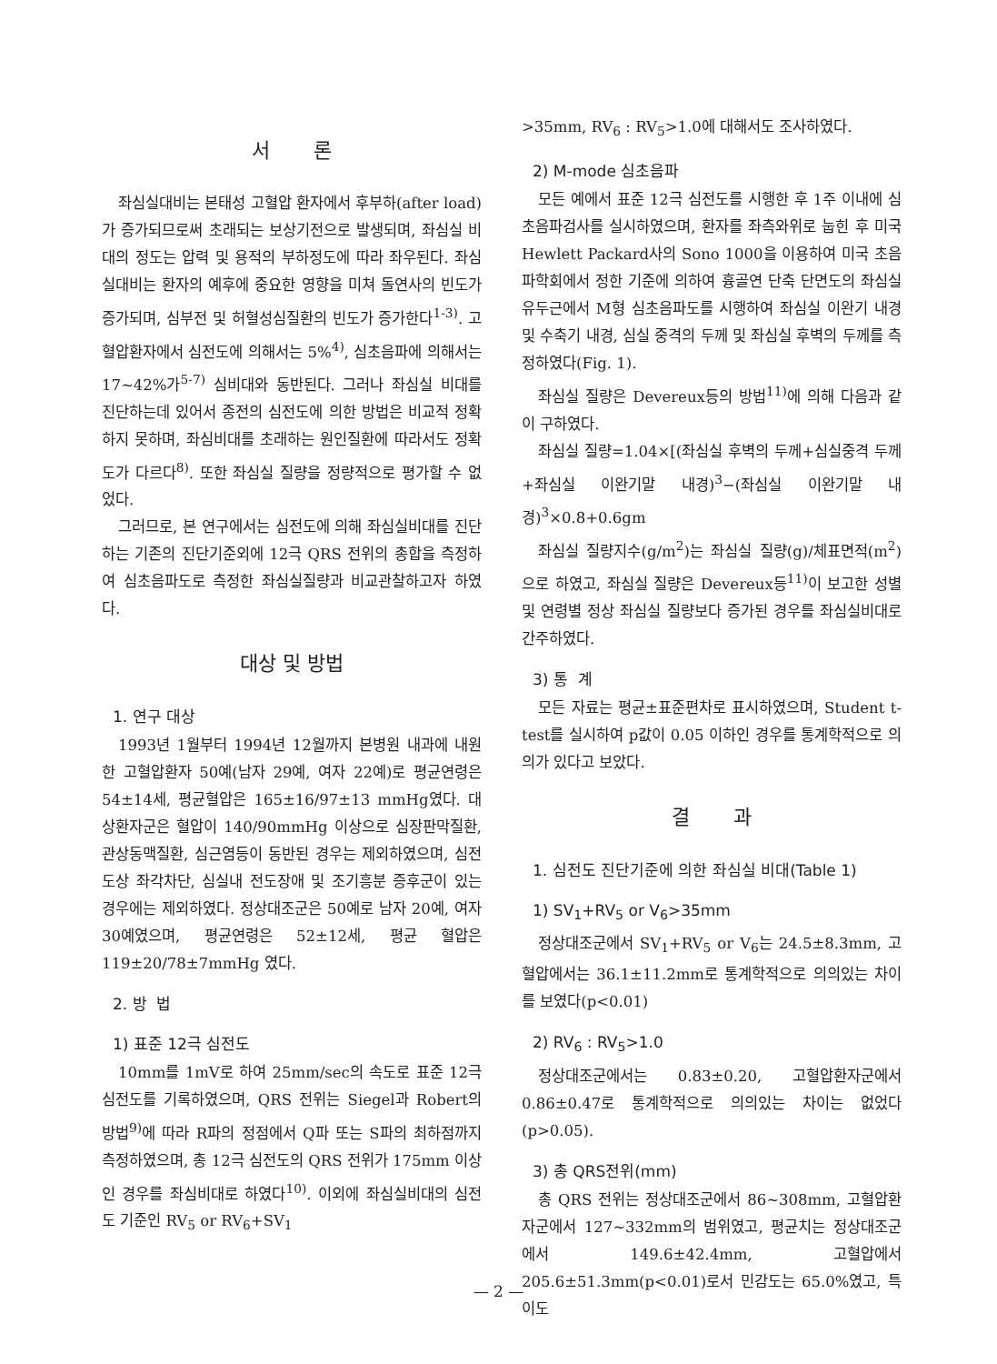서 론
좌심실대비는 본태성 고혈압 환자에서 후부하(after load)가 증가되므로써 초래되는 보상기전으로 발생되며, 좌심실 비대의 정도는 압력 및 용적의 부하정도에 따라 좌우된다. 좌심실대비는 환자의 예후에 중요한 영향을 미쳐 돌연사의 빈도가 증가되며, 심부전 및 허혈성심질환의 빈도가 증가한다<sup>1-3)</sup>. 고혈압환자에서 심전도에 의해서는 5%<sup>4)</sup>, 심초음파에 의해서는 17~42%가<sup>5-7)</sup> 심비대와 동반된다. 그러나 좌심실 비대를 진단하는데 있어서 종전의 심전도에 의한 방법은 비교적 정확하지 못하며, 좌심비대를 초래하는 원인질환에 따라서도 정확도가 다르다<sup>8)</sup>. 또한 좌심실 질량을 정량적으로 평가할 수 없었다.
그러므로, 본 연구에서는 심전도에 의해 좌심실비대를 진단하는 기존의 진단기준외에 12극 QRS 전위의 총합을 측정하여 심초음파도로 측정한 좌심실질량과 비교관찰하고자 하였다.
대상 및 방법
1. 연구 대상
1993년 1월부터 1994년 12월까지 본병원 내과에 내원한 고혈압환자 50예(남자 29예, 여자 22예)로 평균연령은 54±14세, 평균혈압은 165±16/97±13 mmHg였다. 대상환자군은 혈압이 140/90mmHg 이상으로 심장판막질환, 관상동맥질환, 심근염등이 동반된 경우는 제외하였으며, 심전도상 좌각차단, 심실내 전도장애 및 조기흥분 증후군이 있는 경우에는 제외하였다. 정상대조군은 50예로 남자 20예, 여자 30예였으며, 평균연령은 52±12세, 평균 혈압은 119±20/78±7mmHg 였다.
2. 방 법
1) 표준 12극 심전도
10mm를 1mV로 하여 25mm/sec의 속도로 표준 12극 심전도를 기록하였으며, QRS 전위는 Siegel과 Robert의 방법<sup>9)</sup>에 따라 R파의 정점에서 Q파 또는 S파의 최하점까지 측정하였으며, 총 12극 심전도의 QRS 전위가 175mm 이상인 경우를 좌심비대로 하였다<sup>10)</sup>. 이외에 좌심실비대의 심전도 기준인 RV<sub>5</sub> or RV<sub>6</sub>+SV<sub>1</sub>
>35mm, RV<sub>6</sub> : RV<sub>5</sub>>1.0에 대해서도 조사하였다.
2) M-mode 심초음파
모든 예에서 표준 12극 심전도를 시행한 후 1주 이내에 심초음파검사를 실시하였으며, 환자를 좌측와위로 눕힌 후 미국 Hewlett Packard사의 Sono 1000을 이용하여 미국 초음파학회에서 정한 기준에 의하여 흉골연 단축 단면도의 좌심실 유두근에서 M형 심초음파도를 시행하여 좌심실 이완기 내경 및 수축기 내경, 심실 중격의 두께 및 좌심실 후벽의 두께를 측정하였다(Fig. 1).
좌심실 질량은 Devereux등의 방법<sup>11)</sup>에 의해 다음과 같이 구하였다.
좌심실 질량=1.04×[(좌심실 후벽의 두께+심실중격 두께+좌심실 이완기말 내경)<sup>3</sup>−(좌심실 이완기말 내경)<sup>3</sup>×0.8+0.6gm
좌심실 질량지수(g/m<sup>2</sup>)는 좌심실 질량(g)/체표면적(m<sup>2</sup>)으로 하였고, 좌심실 질량은 Devereux등<sup>11)</sup>이 보고한 성별 및 연령별 정상 좌심실 질량보다 증가된 경우를 좌심실비대로 간주하였다.
3) 통 계
모든 자료는 평균±표준편차로 표시하였으며, Student t-test를 실시하여 p값이 0.05 이하인 경우를 통계학적으로 의의가 있다고 보았다.
결 과
1. 심전도 진단기준에 의한 좌심실 비대(Table 1)
1) SV<sub>1</sub>+RV<sub>5</sub> or V<sub>6</sub>>35mm
정상대조군에서 SV<sub>1</sub>+RV<sub>5</sub> or V<sub>6</sub>는 24.5±8.3mm, 고혈압에서는 36.1±11.2mm로 통계학적으로 의의있는 차이를 보였다(p<0.01)
2) RV<sub>6</sub> : RV<sub>5</sub>>1.0
정상대조군에서는 0.83±0.20, 고혈압환자군에서 0.86±0.47로 통계학적으로 의의있는 차이는 없었다(p>0.05).
3) 총 QRS전위(mm)
총 QRS 전위는 정상대조군에서 86~308mm, 고혈압환자군에서 127~332mm의 범위였고, 평균치는 정상대조군에서 149.6±42.4mm, 고혈압에서 205.6±51.3mm(p<0.01)로서 민감도는 65.0%였고, 특이도
— 2 —